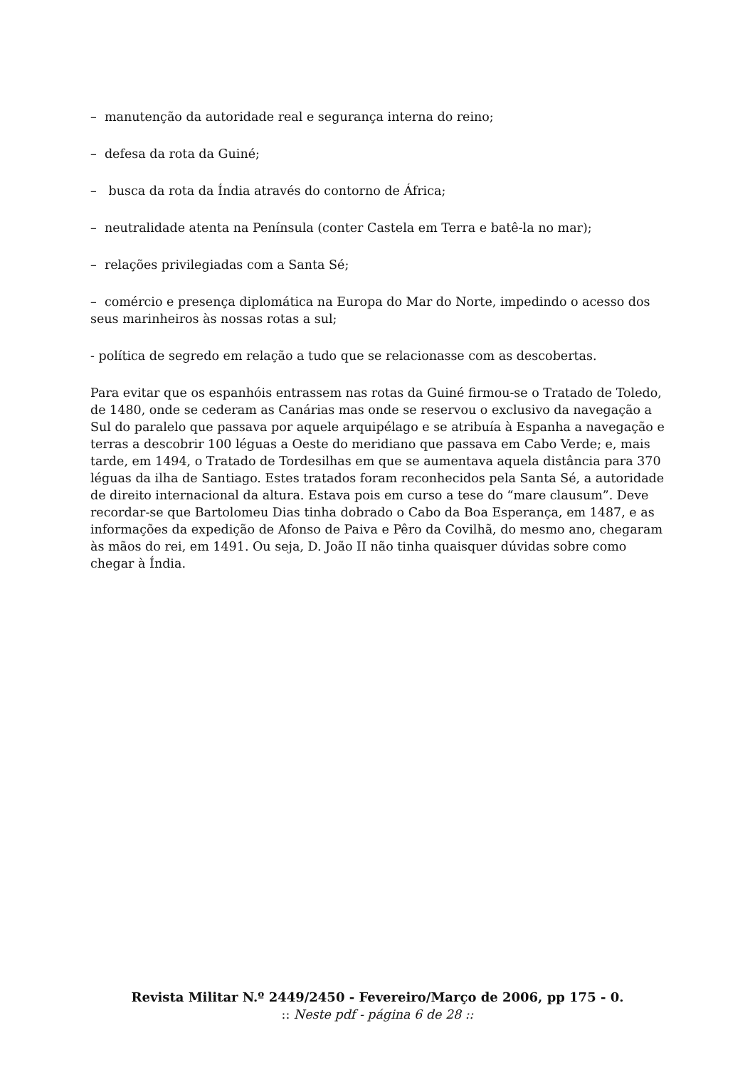– manutenção da autoridade real e segurança interna do reino;
– defesa da rota da Guiné;
– busca da rota da Índia através do contorno de África;
– neutralidade atenta na Península (conter Castela em Terra e batê-la no mar);
– relações privilegiadas com a Santa Sé;
– comércio e presença diplomática na Europa do Mar do Norte, impedindo o acesso dos seus marinheiros às nossas rotas a sul;
- política de segredo em relação a tudo que se relacionasse com as descobertas.
Para evitar que os espanhóis entrassem nas rotas da Guiné firmou-se o Tratado de Toledo, de 1480, onde se cederam as Canárias mas onde se reservou o exclusivo da navegação a Sul do paralelo que passava por aquele arquipélago e se atribuía à Espanha a navegação e terras a descobrir 100 léguas a Oeste do meridiano que passava em Cabo Verde; e, mais tarde, em 1494, o Tratado de Tordesilhas em que se aumentava aquela distância para 370 léguas da ilha de Santiago. Estes tratados foram reconhecidos pela Santa Sé, a autoridade de direito internacional da altura. Estava pois em curso a tese do “mare clausum”. Deve recordar-se que Bartolomeu Dias tinha dobrado o Cabo da Boa Esperança, em 1487, e as informações da expedição de Afonso de Paiva e Pêro da Covilhã, do mesmo ano, chegaram às mãos do rei, em 1491. Ou seja, D. João II não tinha quaisquer dúvidas sobre como chegar à Índia.
Revista Militar N.º 2449/2450 - Fevereiro/Março de 2006, pp 175 - 0.
:: Neste pdf - página 6 de 28 ::